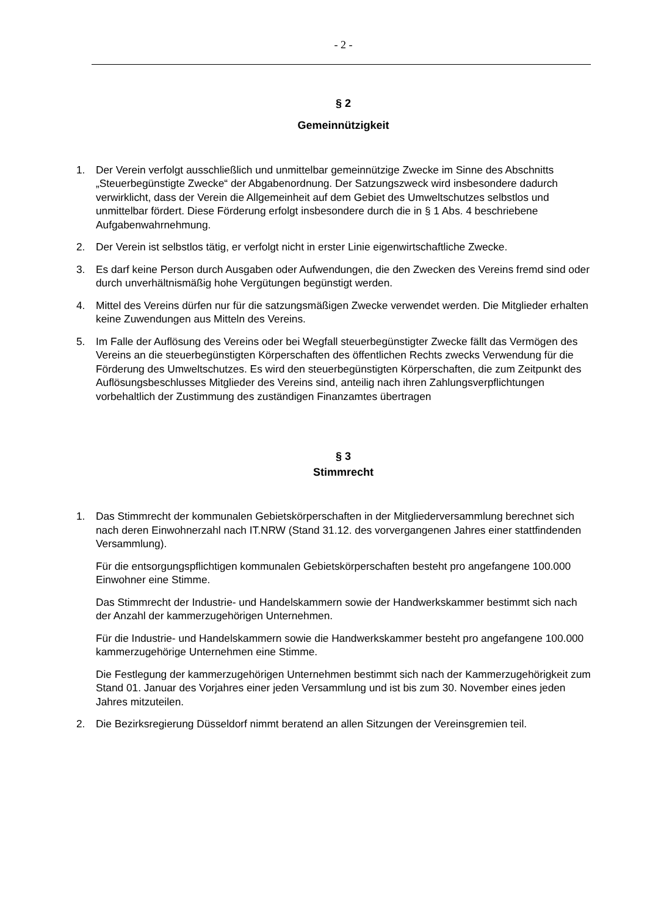- 2 -
§ 2
Gemeinnützigkeit
1. Der Verein verfolgt ausschließlich und unmittelbar gemeinnützige Zwecke im Sinne des Abschnitts „Steuerbegünstigte Zwecke“ der Abgabenordnung. Der Satzungszweck wird insbesondere dadurch verwirklicht, dass der Verein die Allgemeinheit auf dem Gebiet des Umweltschutzes selbstlos und unmittelbar fördert. Diese Förderung erfolgt insbesondere durch die in § 1 Abs. 4 beschriebene Aufgabenwahrnehmung.
2. Der Verein ist selbstlos tätig, er verfolgt nicht in erster Linie eigenwirtschaftliche Zwecke.
3. Es darf keine Person durch Ausgaben oder Aufwendungen, die den Zwecken des Vereins fremd sind oder durch unverhältnismäßig hohe Vergütungen begünstigt werden.
4. Mittel des Vereins dürfen nur für die satzungsmäßigen Zwecke verwendet werden. Die Mitglieder erhalten keine Zuwendungen aus Mitteln des Vereins.
5. Im Falle der Auflösung des Vereins oder bei Wegfall steuerbegünstigter Zwecke fällt das Vermögen des Vereins an die steuerbegünstigten Körperschaften des öffentlichen Rechts zwecks Verwendung für die Förderung des Umweltschutzes. Es wird den steuerbegünstigten Körperschaften, die zum Zeitpunkt des Auflösungsbeschlusses Mitglieder des Vereins sind, anteilig nach ihren Zahlungsverpflichtungen vorbehaltlich der Zustimmung des zuständigen Finanzamtes übertragen
§ 3
Stimmrecht
1. Das Stimmrecht der kommunalen Gebietskörperschaften in der Mitgliederversammlung berechnet sich nach deren Einwohnerzahl nach IT.NRW (Stand 31.12. des vorvergangenen Jahres einer stattfindenden Versammlung).
Für die entsorgungspflichtigen kommunalen Gebietskörperschaften besteht pro angefangene 100.000 Einwohner eine Stimme.
Das Stimmrecht der Industrie- und Handelskammern sowie der Handwerkskammer bestimmt sich nach der Anzahl der kammerzugehörigen Unternehmen.
Für die Industrie- und Handelskammern sowie die Handwerkskammer besteht pro angefangene 100.000 kammerzugehörige Unternehmen eine Stimme.
Die Festlegung der kammerzugehörigen Unternehmen bestimmt sich nach der Kammerzugehörigkeit zum Stand 01. Januar des Vorjahres einer jeden Versammlung und ist bis zum 30. November eines jeden Jahres mitzuteilen.
2. Die Bezirksregierung Düsseldorf nimmt beratend an allen Sitzungen der Vereinsgremien teil.